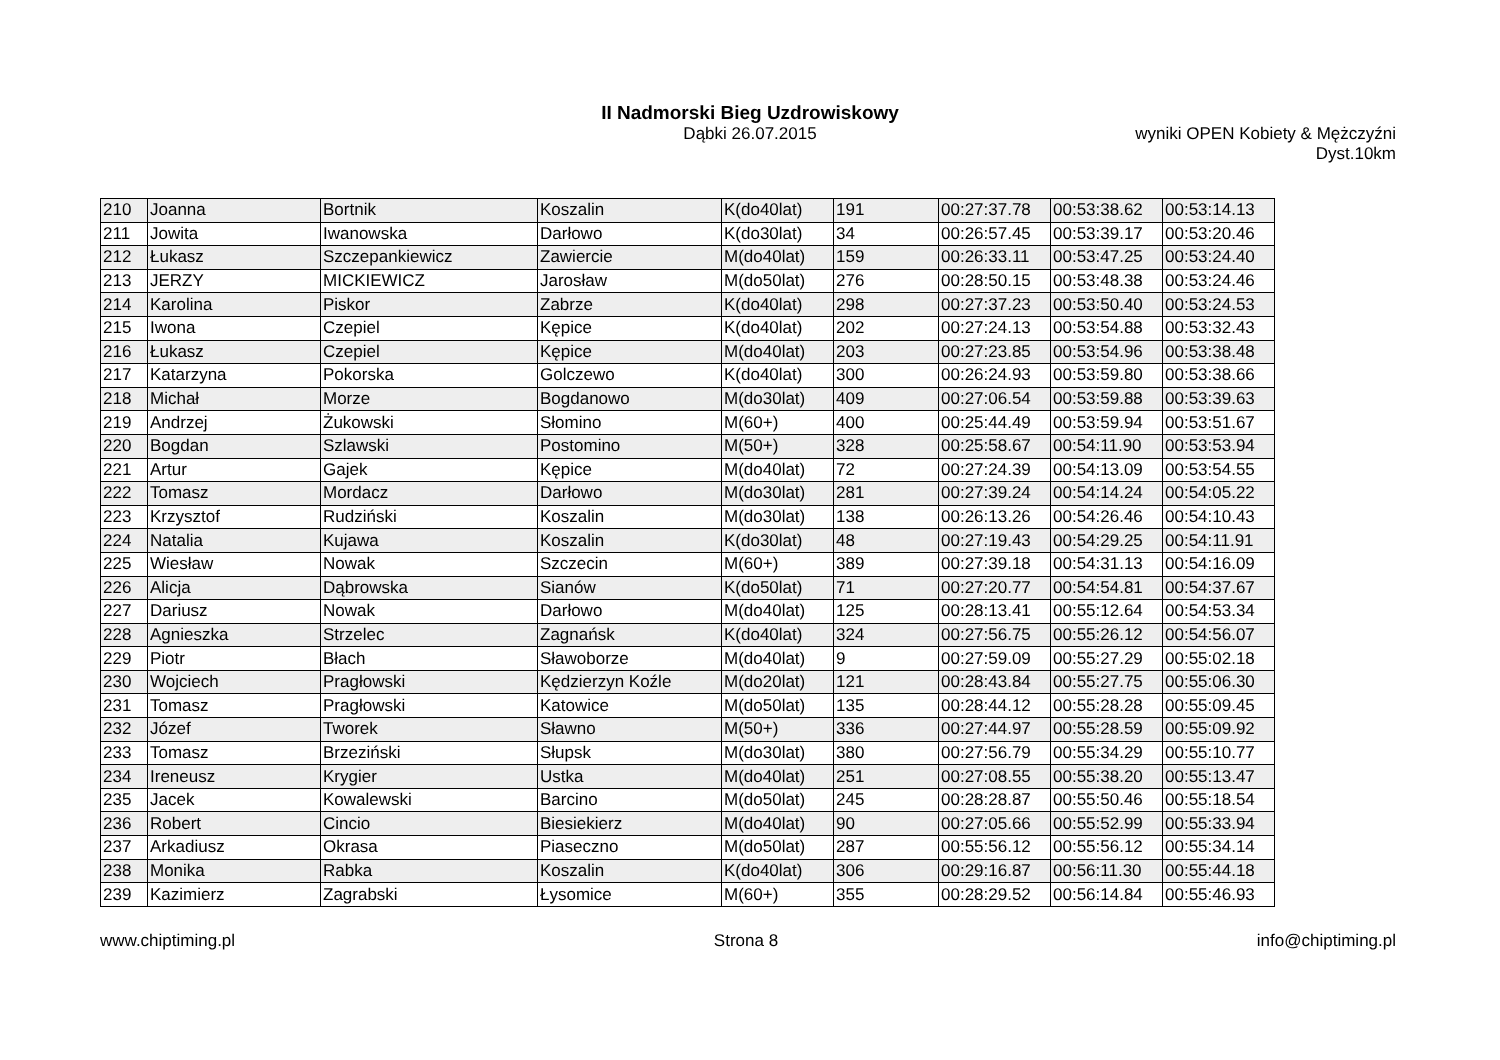II Nadmorski Bieg Uzdrowiskowy
Dąbki 26.07.2015
wyniki OPEN Kobiety & Mężczyźni
Dyst.10km
| 210 | Joanna | Bortnik | Koszalin | K(do40lat) | 191 | 00:27:37.78 | 00:53:38.62 | 00:53:14.13 |
| 211 | Jowita | Iwanowska | Darłowo | K(do30lat) | 34 | 00:26:57.45 | 00:53:39.17 | 00:53:20.46 |
| 212 | Łukasz | Szczepankiewicz | Zawiercie | M(do40lat) | 159 | 00:26:33.11 | 00:53:47.25 | 00:53:24.40 |
| 213 | JERZY | MICKIEWICZ | Jarosław | M(do50lat) | 276 | 00:28:50.15 | 00:53:48.38 | 00:53:24.46 |
| 214 | Karolina | Piskor | Zabrze | K(do40lat) | 298 | 00:27:37.23 | 00:53:50.40 | 00:53:24.53 |
| 215 | Iwona | Czepiel | Kępice | K(do40lat) | 202 | 00:27:24.13 | 00:53:54.88 | 00:53:32.43 |
| 216 | Łukasz | Czepiel | Kępice | M(do40lat) | 203 | 00:27:23.85 | 00:53:54.96 | 00:53:38.48 |
| 217 | Katarzyna | Pokorska | Golczewo | K(do40lat) | 300 | 00:26:24.93 | 00:53:59.80 | 00:53:38.66 |
| 218 | Michał | Morze | Bogdanowo | M(do30lat) | 409 | 00:27:06.54 | 00:53:59.88 | 00:53:39.63 |
| 219 | Andrzej | Żukowski | Słomino | M(60+) | 400 | 00:25:44.49 | 00:53:59.94 | 00:53:51.67 |
| 220 | Bogdan | Szlawski | Postomino | M(50+) | 328 | 00:25:58.67 | 00:54:11.90 | 00:53:53.94 |
| 221 | Artur | Gajek | Kępice | M(do40lat) | 72 | 00:27:24.39 | 00:54:13.09 | 00:53:54.55 |
| 222 | Tomasz | Mordacz | Darłowo | M(do30lat) | 281 | 00:27:39.24 | 00:54:14.24 | 00:54:05.22 |
| 223 | Krzysztof | Rudziński | Koszalin | M(do30lat) | 138 | 00:26:13.26 | 00:54:26.46 | 00:54:10.43 |
| 224 | Natalia | Kujawa | Koszalin | K(do30lat) | 48 | 00:27:19.43 | 00:54:29.25 | 00:54:11.91 |
| 225 | Wiesław | Nowak | Szczecin | M(60+) | 389 | 00:27:39.18 | 00:54:31.13 | 00:54:16.09 |
| 226 | Alicja | Dąbrowska | Sianów | K(do50lat) | 71 | 00:27:20.77 | 00:54:54.81 | 00:54:37.67 |
| 227 | Dariusz | Nowak | Darłowo | M(do40lat) | 125 | 00:28:13.41 | 00:55:12.64 | 00:54:53.34 |
| 228 | Agnieszka | Strzelec | Zagnańsk | K(do40lat) | 324 | 00:27:56.75 | 00:55:26.12 | 00:54:56.07 |
| 229 | Piotr | Błach | Sławoborze | M(do40lat) | 9 | 00:27:59.09 | 00:55:27.29 | 00:55:02.18 |
| 230 | Wojciech | Pragłowski | Kędzierzyn Koźle | M(do20lat) | 121 | 00:28:43.84 | 00:55:27.75 | 00:55:06.30 |
| 231 | Tomasz | Pragłowski | Katowice | M(do50lat) | 135 | 00:28:44.12 | 00:55:28.28 | 00:55:09.45 |
| 232 | Józef | Tworek | Sławno | M(50+) | 336 | 00:27:44.97 | 00:55:28.59 | 00:55:09.92 |
| 233 | Tomasz | Brzeziński | Słupsk | M(do30lat) | 380 | 00:27:56.79 | 00:55:34.29 | 00:55:10.77 |
| 234 | Ireneusz | Krygier | Ustka | M(do40lat) | 251 | 00:27:08.55 | 00:55:38.20 | 00:55:13.47 |
| 235 | Jacek | Kowalewski | Barcino | M(do50lat) | 245 | 00:28:28.87 | 00:55:50.46 | 00:55:18.54 |
| 236 | Robert | Cincio | Biesiekierz | M(do40lat) | 90 | 00:27:05.66 | 00:55:52.99 | 00:55:33.94 |
| 237 | Arkadiusz | Okrasa | Piaseczno | M(do50lat) | 287 | 00:55:56.12 | 00:55:56.12 | 00:55:34.14 |
| 238 | Monika | Rabka | Koszalin | K(do40lat) | 306 | 00:29:16.87 | 00:56:11.30 | 00:55:44.18 |
| 239 | Kazimierz | Zagrabski | Łysomice | M(60+) | 355 | 00:28:29.52 | 00:56:14.84 | 00:55:46.93 |
www.chiptiming.pl Strona 8 info@chiptiming.pl